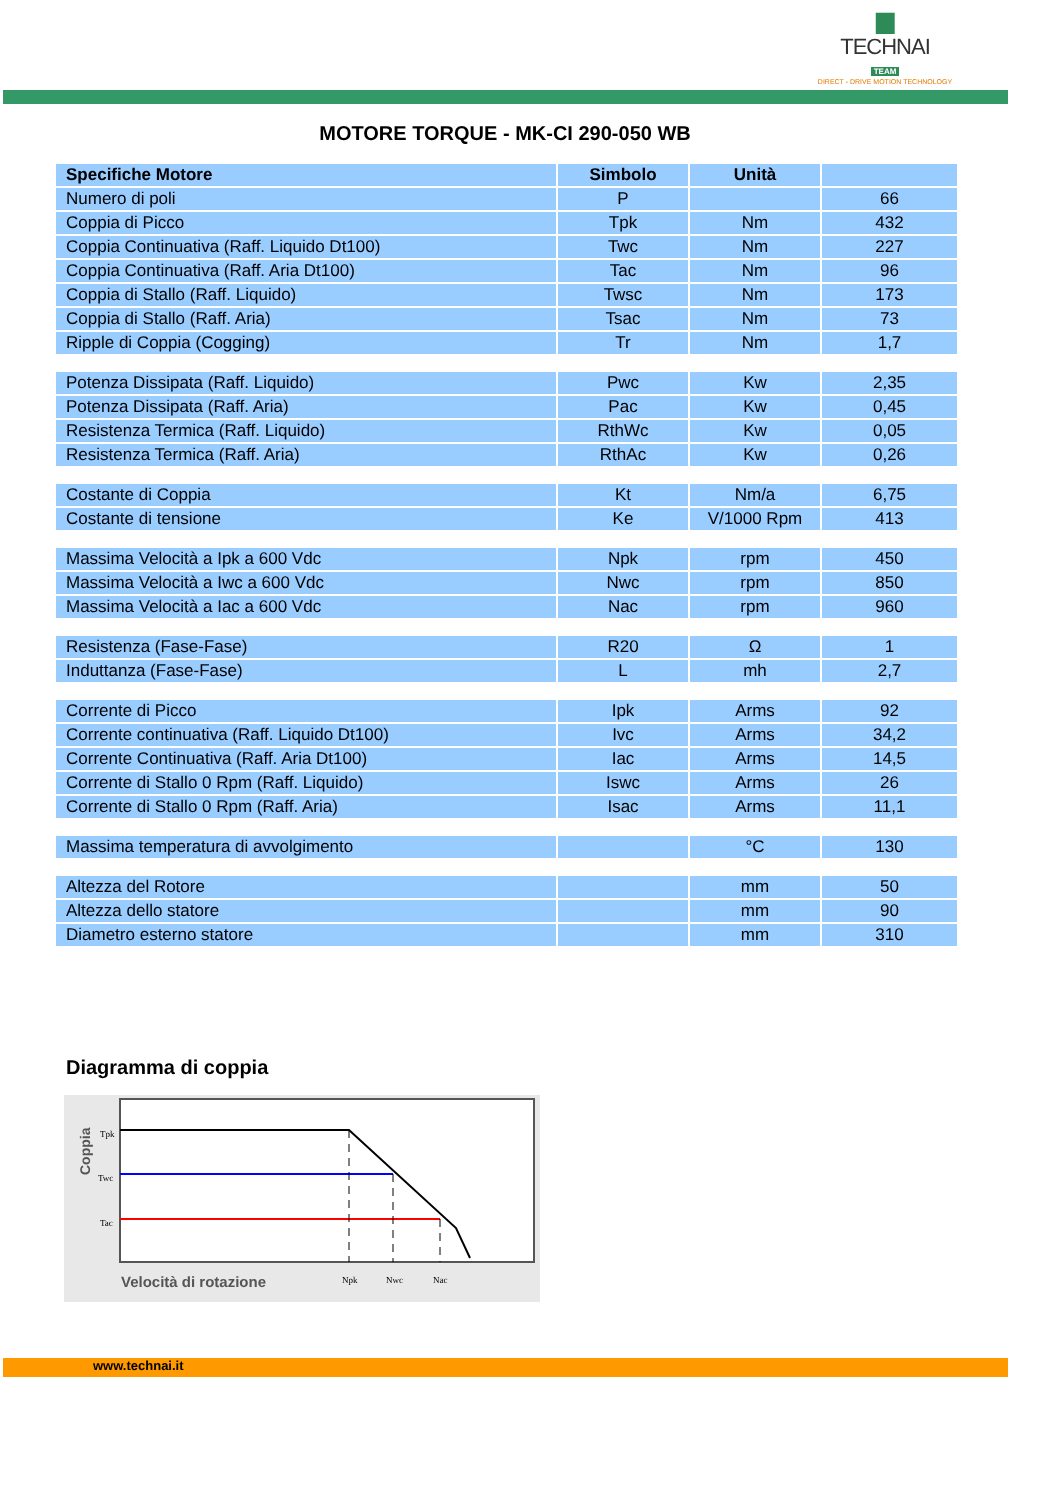▆
TECHNAI
TEAM
DIRECT - DRIVE MOTION TECHNOLOGY
MOTORE TORQUE - MK-CI 290-050 WB
| Specifiche Motore | Simbolo | Unità | |
| --- | --- | --- | --- |
| Numero di poli | P | | 66 |
| Coppia di Picco | Tpk | Nm | 432 |
| Coppia Continuativa (Raff. Liquido Dt100) | Twc | Nm | 227 |
| Coppia Continuativa (Raff. Aria Dt100) | Tac | Nm | 96 |
| Coppia di Stallo (Raff. Liquido) | Twsc | Nm | 173 |
| Coppia di Stallo (Raff. Aria) | Tsac | Nm | 73 |
| Ripple di Coppia (Cogging) | Tr | Nm | 1,7 |
| Potenza Dissipata (Raff. Liquido) | Pwc | Kw | 2,35 |
| Potenza Dissipata (Raff. Aria) | Pac | Kw | 0,45 |
| Resistenza Termica (Raff. Liquido) | RthWc | Kw | 0,05 |
| Resistenza Termica (Raff. Aria) | RthAc | Kw | 0,26 |
| Costante di Coppia | Kt | Nm/a | 6,75 |
| Costante di tensione | Ke | V/1000 Rpm | 413 |
| Massima Velocità a Ipk a 600 Vdc | Npk | rpm | 450 |
| Massima Velocità a Iwc a 600 Vdc | Nwc | rpm | 850 |
| Massima Velocità a Iac a 600 Vdc | Nac | rpm | 960 |
| Resistenza (Fase-Fase) | R20 | Ω | 1 |
| Induttanza (Fase-Fase) | L | mh | 2,7 |
| Corrente di Picco | Ipk | Arms | 92 |
| Corrente continuativa (Raff. Liquido Dt100) | Ivc | Arms | 34,2 |
| Corrente Continuativa (Raff. Aria Dt100) | Iac | Arms | 14,5 |
| Corrente di Stallo 0 Rpm (Raff. Liquido) | Iswc | Arms | 26 |
| Corrente di Stallo 0 Rpm (Raff. Aria) | Isac | Arms | 11,1 |
| Massima temperatura di avvolgimento | | °C | 130 |
| Altezza del Rotore | | mm | 50 |
| Altezza dello statore | | mm | 90 |
| Diametro esterno statore | | mm | 310 |
Diagramma di coppia
Tpk
Twc
Tac
Npk
Nwc
Nac
Velocità di rotazione
Coppia
www.technai.it